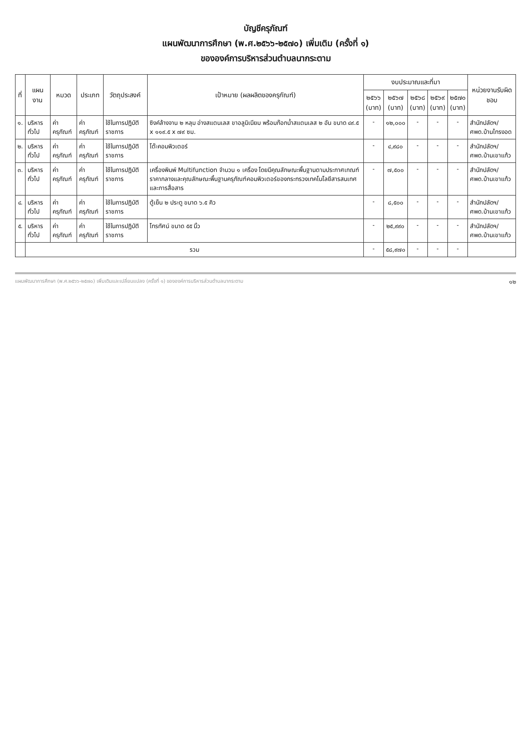บัญชีครุภัณฑ์
แผนพัฒนาการศึกษา (พ.ศ.๒๕๖๖-๒๕๗๐) เพิ่มเติม (ครั้งที่ ๑)
ขององค์การบริหารส่วนตำบลนากระตาม
| ที่ | แผนงาน | หมวด | ประเภท | วัตถุประสงค์ | เป้าหมาย (ผลผลิตของครุภัณฑ์) | งบประมาณและที่มา | | | | | หน่วยงานรับผิดชอบ |
| --- | --- | --- | --- | --- | --- | --- | --- | --- | --- | --- | --- |
| | | | | | | ๒๕๖๖ (บาท) | ๒๕๖๗ (บาท) | ๒๕๖๘ (บาท) | ๒๕๖๙ (บาท) | ๒๕๗๐ (บาท) | |
| ๑. | บริหารทั่วไป | ค่าครุภัณฑ์ | ค่าครุภัณฑ์ | ใช้ในการปฏิบัติราชการ | ซิงค์ล้างจาน ๒ หลุม อ่างสแตนเลส ขาอลูมิเนียม พร้อมก๊อกน้ำสแตนเลส ๒ อัน ขนาด ๔๙.๕ x ๑๑๙.๕ x ๗๙ ซม. | - | ๑๒,๐๐๐ | - | - | - | สำนักปลัดฯ/ ศพด.บ้านไทรงอด |
| ๒. | บริหารทั่วไป | ค่าครุภัณฑ์ | ค่าครุภัณฑ์ | ใช้ในการปฏิบัติราชการ | โต๊ะคอมพิวเตอร์ | - | ๔,๙๘๐ | - | - | - | สำนักปลัดฯ/ ศพด.บ้านเขาแก้ว |
| ๓. | บริหารทั่วไป | ค่าครุภัณฑ์ | ค่าครุภัณฑ์ | ใช้ในการปฏิบัติราชการ | เครื่องพิมพ์ Multifunction จำนวน ๑ เครื่อง โดยมีคุณลักษณะพื้นฐานตามประกาศเกณฑ์ราคากลางและคุณลักษณะพื้นฐานครุภัณฑ์คอมพิวเตอร์ของกระทรวงเทคโนโลยีสารสนเทศและการสื่อสาร | - | ๗,๕๐๐ | - | - | - | สำนักปลัดฯ/ ศพด.บ้านเขาแก้ว |
| ๔. | บริหารทั่วไป | ค่าครุภัณฑ์ | ค่าครุภัณฑ์ | ใช้ในการปฏิบัติราชการ | ตู้เย็น ๒ ประตู ขนาด ๖.๕ คิว | - | ๘,๕๐๐ | - | - | - | สำนักปลัดฯ/ ศพด.บ้านเขาแก้ว |
| ๕. | บริหารทั่วไป | ค่าครุภัณฑ์ | ค่าครุภัณฑ์ | ใช้ในการปฏิบัติราชการ | โทรทัศน์ ขนาด ๕๕ นิ้ว | - | ๒๕,๙๙๐ | - | - | - | สำนักปลัดฯ/ ศพด.บ้านเขาแก้ว |
| | รวม | | | | | - | ๕๘,๙๗๐ | - | - | - | |
แผนพัฒนาการศึกษา (พ.ศ.๒๕๖๖-๒๕๗๐) เพิ่มเติมและเปลี่ยนแปลง (ครั้งที่ ๑) ขององค์การบริหารส่วนตำบลนากระตาม ๑๒